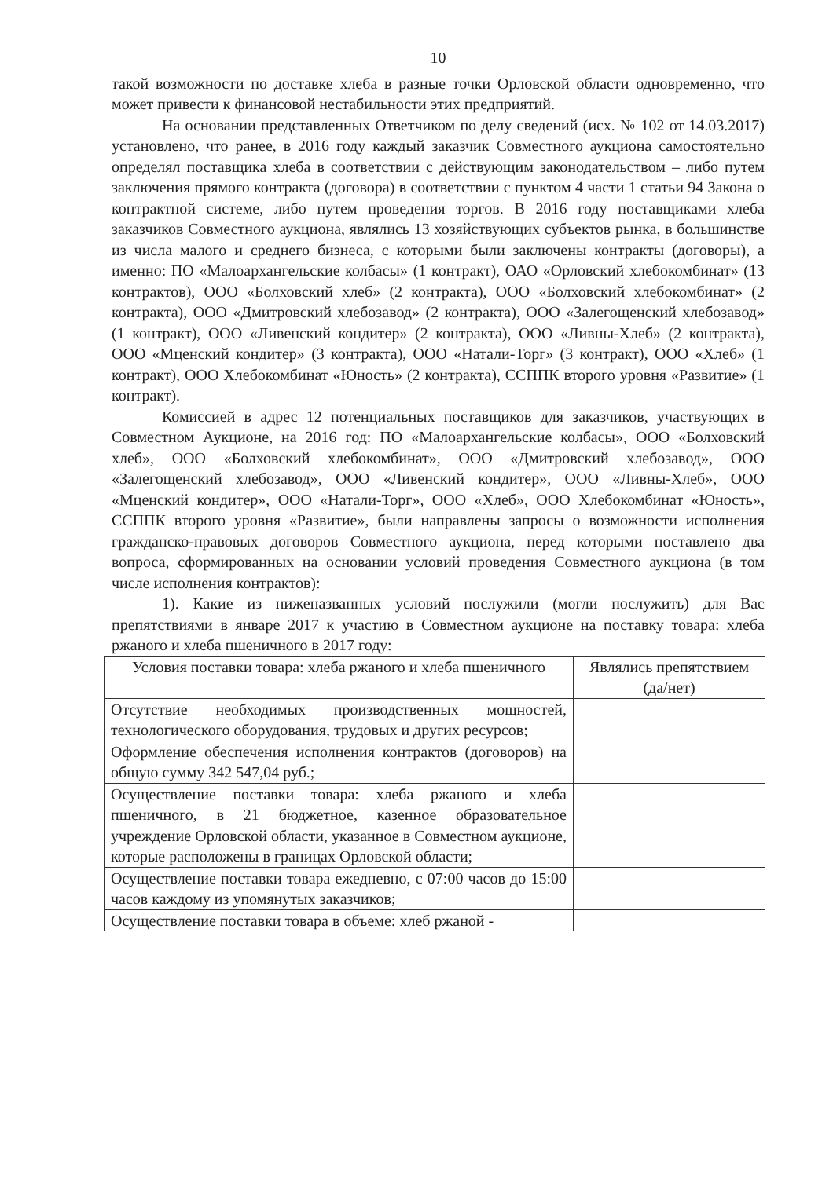10
такой возможности по доставке хлеба в разные точки Орловской области одновременно, что может привести к финансовой нестабильности этих предприятий.
На основании представленных Ответчиком по делу сведений (исх. № 102 от 14.03.2017) установлено, что ранее, в 2016 году каждый заказчик Совместного аукциона самостоятельно определял поставщика хлеба в соответствии с действующим законодательством – либо путем заключения прямого контракта (договора) в соответствии с пунктом 4 части 1 статьи 94 Закона о контрактной системе, либо путем проведения торгов. В 2016 году поставщиками хлеба заказчиков Совместного аукциона, являлись 13 хозяйствующих субъектов рынка, в большинстве из числа малого и среднего бизнеса, с которыми были заключены контракты (договоры), а именно: ПО «Малоархангельские колбасы» (1 контракт), ОАО «Орловский хлебокомбинат» (13 контрактов), ООО «Болховский хлеб» (2 контракта), ООО «Болховский хлебокомбинат» (2 контракта), ООО «Дмитровский хлебозавод» (2 контракта), ООО «Залегощенский хлебозавод» (1 контракт), ООО «Ливенский кондитер» (2 контракта), ООО «Ливны-Хлеб» (2 контракта), ООО «Мценский кондитер» (3 контракта), ООО «Натали-Торг» (3 контракт), ООО «Хлеб» (1 контракт), ООО Хлебокомбинат «Юность» (2 контракта), ССППК второго уровня «Развитие» (1 контракт).
Комиссией в адрес 12 потенциальных поставщиков для заказчиков, участвующих в Совместном Аукционе, на 2016 год: ПО «Малоархангельские колбасы», ООО «Болховский хлеб», ООО «Болховский хлебокомбинат», ООО «Дмитровский хлебозавод», ООО «Залегощенский хлебозавод», ООО «Ливенский кондитер», ООО «Ливны-Хлеб», ООО «Мценский кондитер», ООО «Натали-Торг», ООО «Хлеб», ООО Хлебокомбинат «Юность», ССППК второго уровня «Развитие», были направлены запросы о возможности исполнения гражданско-правовых договоров Совместного аукциона, перед которыми поставлено два вопроса, сформированных на основании условий проведения Совместного аукциона (в том числе исполнения контрактов):
1). Какие из ниженазванных условий послужили (могли послужить) для Вас препятствиями в январе 2017 к участию в Совместном аукционе на поставку товара: хлеба ржаного и хлеба пшеничного в 2017 году:
| Условия поставки товара: хлеба ржаного и хлеба пшеничного | Являлись препятствием (да/нет) |
| --- | --- |
| Отсутствие необходимых производственных мощностей, технологического оборудования, трудовых и других ресурсов; | |
| Оформление обеспечения исполнения контрактов (договоров) на общую сумму 342 547,04 руб.; | |
| Осуществление поставки товара: хлеба ржаного и хлеба пшеничного, в 21 бюджетное, казенное образовательное учреждение Орловской области, указанное в Совместном аукционе, которые расположены в границах Орловской области; | |
| Осуществление поставки товара ежедневно, с 07:00 часов до 15:00 часов каждому из упомянутых заказчиков; | |
| Осуществление поставки товара в объеме: хлеб ржаной - | |